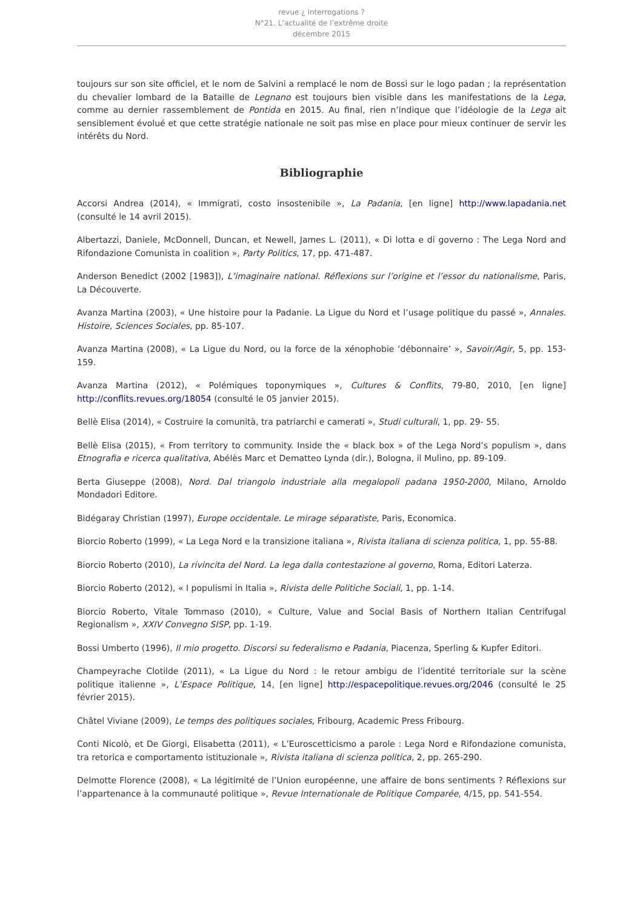revue ¿ Interrogations ?
N°21. L’actualité de l’extrême droite
décembre 2015
toujours sur son site officiel, et le nom de Salvini a remplacé le nom de Bossi sur le logo padan ; la représentation du chevalier lombard de la Bataille de Legnano est toujours bien visible dans les manifestations de la Lega, comme au dernier rassemblement de Pontida en 2015. Au final, rien n’indique que l’idéologie de la Lega ait sensiblement évolué et que cette stratégie nationale ne soit pas mise en place pour mieux continuer de servir les intérêts du Nord.
Bibliographie
Accorsi Andrea (2014), « Immigrati, costo insostenibile », La Padania, [en ligne] http://www.lapadania.net (consulté le 14 avril 2015).
Albertazzi, Daniele, McDonnell, Duncan, et Newell, James L. (2011), « Di lotta e di governo : The Lega Nord and Rifondazione Comunista in coalition », Party Politics, 17, pp. 471-487.
Anderson Benedict (2002 [1983]), L’imaginaire national. Réflexions sur l’origine et l’essor du nationalisme, Paris, La Découverte.
Avanza Martina (2003), « Une histoire pour la Padanie. La Ligue du Nord et l’usage politique du passé », Annales. Histoire, Sciences Sociales, pp. 85-107.
Avanza Martina (2008), « La Ligue du Nord, ou la force de la xénophobie ‘débonnaire’ », Savoir/Agir, 5, pp. 153-159.
Avanza Martina (2012), « Polémiques toponymiques », Cultures & Conflits, 79-80, 2010, [en ligne] http://conflits.revues.org/18054 (consulté le 05 janvier 2015).
Bellè Elisa (2014), « Costruire la comunità, tra patriarchi e camerati », Studi culturali, 1, pp. 29- 55.
Bellè Elisa (2015), « From territory to community. Inside the « black box » of the Lega Nord’s populism », dans Etnografia e ricerca qualitativa, Abélès Marc et Dematteo Lynda (dir.), Bologna, il Mulino, pp. 89-109.
Berta Giuseppe (2008), Nord. Dal triangolo industriale alla megalopoli padana 1950-2000, Milano, Arnoldo Mondadori Editore.
Bidégaray Christian (1997), Europe occidentale. Le mirage séparatiste, Paris, Economica.
Biorcio Roberto (1999), « La Lega Nord e la transizione italiana », Rivista italiana di scienza politica, 1, pp. 55-88.
Biorcio Roberto (2010), La rivincita del Nord. La lega dalla contestazione al governo, Roma, Editori Laterza.
Biorcio Roberto (2012), « I populismi in Italia », Rivista delle Politiche Sociali, 1, pp. 1-14.
Biorcio Roberto, Vitale Tommaso (2010), « Culture, Value and Social Basis of Northern Italian Centrifugal Regionalism », XXIV Convegno SISP, pp. 1-19.
Bossi Umberto (1996), Il mio progetto. Discorsi su federalismo e Padania, Piacenza, Sperling & Kupfer Editori.
Champeyrache Clotilde (2011), « La Ligue du Nord : le retour ambigu de l’identité territoriale sur la scène politique italienne », L’Espace Politique, 14, [en ligne] http://espacepolitique.revues.org/2046 (consulté le 25 février 2015).
Châtel Viviane (2009), Le temps des politiques sociales, Fribourg, Academic Press Fribourg.
Conti Nicolò, et De Giorgi, Elisabetta (2011), « L’Euroscetticismo a parole : Lega Nord e Rifondazione comunista, tra retorica e comportamento istituzionale », Rivista italiana di scienza politica, 2, pp. 265-290.
Delmotte Florence (2008), « La légitimité de l’Union européenne, une affaire de bons sentiments ? Réflexions sur l’appartenance à la communauté politique », Revue Internationale de Politique Comparée, 4/15, pp. 541-554.